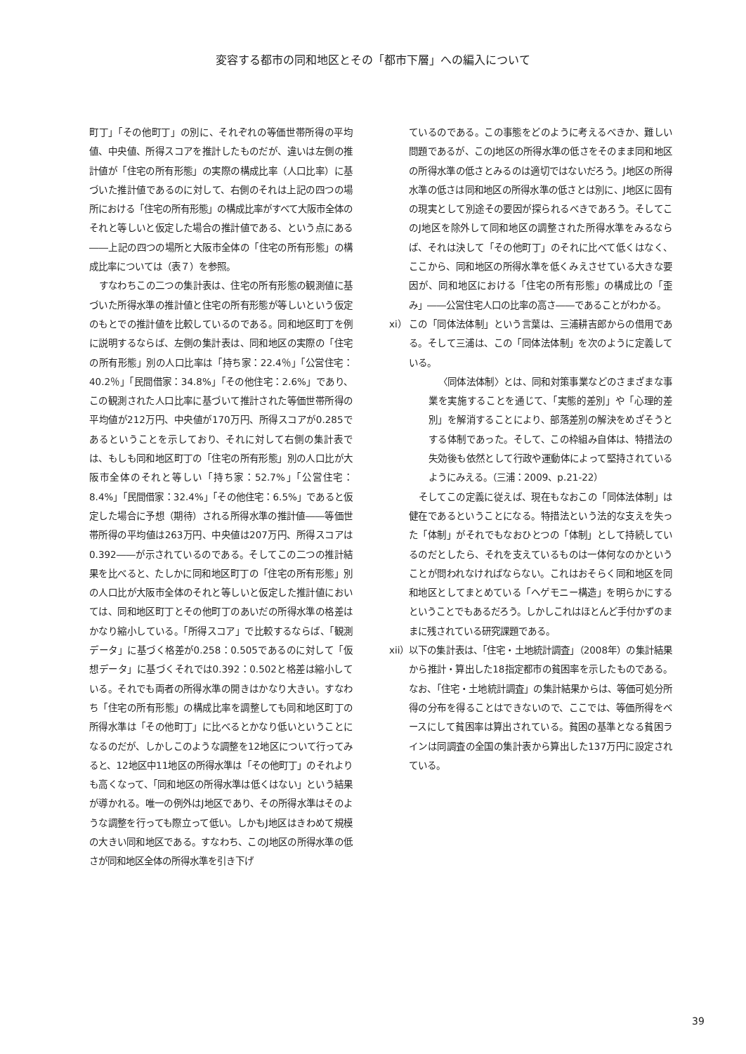変容する都市の同和地区とその「都市下層」への編入について
町丁」「その他町丁」の別に、それぞれの等価世帯所得の平均値、中央値、所得スコアを推計したものだが、違いは左側の推計値が「住宅の所有形態」の実際の構成比率（人口比率）に基づいた推計値であるのに対して、右側のそれは上記の四つの場所における「住宅の所有形態」の構成比率がすべて大阪市全体のそれと等しいと仮定した場合の推計値である、という点にある――上記の四つの場所と大阪市全体の「住宅の所有形態」の構成比率については（表７）を参照。
すなわちこの二つの集計表は、住宅の所有形態の観測値に基づいた所得水準の推計値と住宅の所有形態が等しいという仮定のもとでの推計値を比較しているのである。同和地区町丁を例に説明するならば、左側の集計表は、同和地区の実際の「住宅の所有形態」別の人口比率は「持ち家：22.4％」「公営住宅：40.2％」「民間借家：34.8%」「その他住宅：2.6%」であり、この観測された人口比率に基づいて推計された等価世帯所得の平均値が212万円、中央値が170万円、所得スコアが0.285であるということを示しており、それに対して右側の集計表では、もしも同和地区町丁の「住宅の所有形態」別の人口比が大阪市全体のそれと等しい「持ち家：52.7%」「公営住宅：8.4%」「民間借家：32.4%」「その他住宅：6.5%」であると仮定した場合に予想（期待）される所得水準の推計値――等価世帯所得の平均値は263万円、中央値は207万円、所得スコアは0.392――が示されているのである。そしてこの二つの推計結果を比べると、たしかに同和地区町丁の「住宅の所有形態」別の人口比が大阪市全体のそれと等しいと仮定した推計値においては、同和地区町丁とその他町丁のあいだの所得水準の格差はかなり縮小している。「所得スコア」で比較するならば、「観測データ」に基づく格差が0.258：0.505であるのに対して「仮想データ」に基づくそれでは0.392：0.502と格差は縮小している。それでも両者の所得水準の開きはかなり大きい。すなわち「住宅の所有形態」の構成比率を調整しても同和地区町丁の所得水準は「その他町丁」に比べるとかなり低いということになるのだが、しかしこのような調整を12地区について行ってみると、12地区中11地区の所得水準は「その他町丁」のそれよりも高くなって、「同和地区の所得水準は低くはない」という結果が導かれる。唯一の例外はJ地区であり、その所得水準はそのような調整を行っても際立って低い。しかもJ地区はきわめて規模の大きい同和地区である。すなわち、このJ地区の所得水準の低さが同和地区全体の所得水準を引き下げ
ているのである。この事態をどのように考えるべきか、難しい問題であるが、このJ地区の所得水準の低さをそのまま同和地区の所得水準の低さとみるのは適切ではないだろう。J地区の所得水準の低さは同和地区の所得水準の低さとは別に、J地区に固有の現実として別途その要因が探られるべきであろう。そしてこのJ地区を除外して同和地区の調整された所得水準をみるならば、それは決して「その他町丁」のそれに比べて低くはなく、ここから、同和地区の所得水準を低くみえさせている大きな要因が、同和地区における「住宅の所有形態」の構成比の「歪み」――公営住宅人口の比率の高さ――であることがわかる。
xi）
この「同体法体制」という言葉は、三浦耕吉郎からの借用である。そして三浦は、この「同体法体制」を次のように定義している。
〈同体法体制〉とは、同和対策事業などのさまざまな事業を実施することを通じて、「実態的差別」や「心理的差別」を解消することにより、部落差別の解決をめざそうとする体制であった。そして、この枠組み自体は、特措法の失効後も依然として行政や運動体によって堅持されているようにみえる。（三浦：2009、p.21-22）
そしてこの定義に従えば、現在もなおこの「同体法体制」は健在であるということになる。特措法という法的な支えを失った「体制」がそれでもなおひとつの「体制」として持続しているのだとしたら、それを支えているものは一体何なのかということが問われなければならない。これはおそらく同和地区を同和地区としてまとめている「ヘゲモニー構造」を明らかにするということでもあるだろう。しかしこれはほとんど手付かずのままに残されている研究課題である。
xii）
以下の集計表は、「住宅・土地統計調査」（2008年）の集計結果から推計・算出した18指定都市の貧困率を示したものである。なお、「住宅・土地統計調査」の集計結果からは、等価可処分所得の分布を得ることはできないので、ここでは、等価所得をベースにして貧困率は算出されている。貧困の基準となる貧困ラインは同調査の全国の集計表から算出した137万円に設定されている。
39